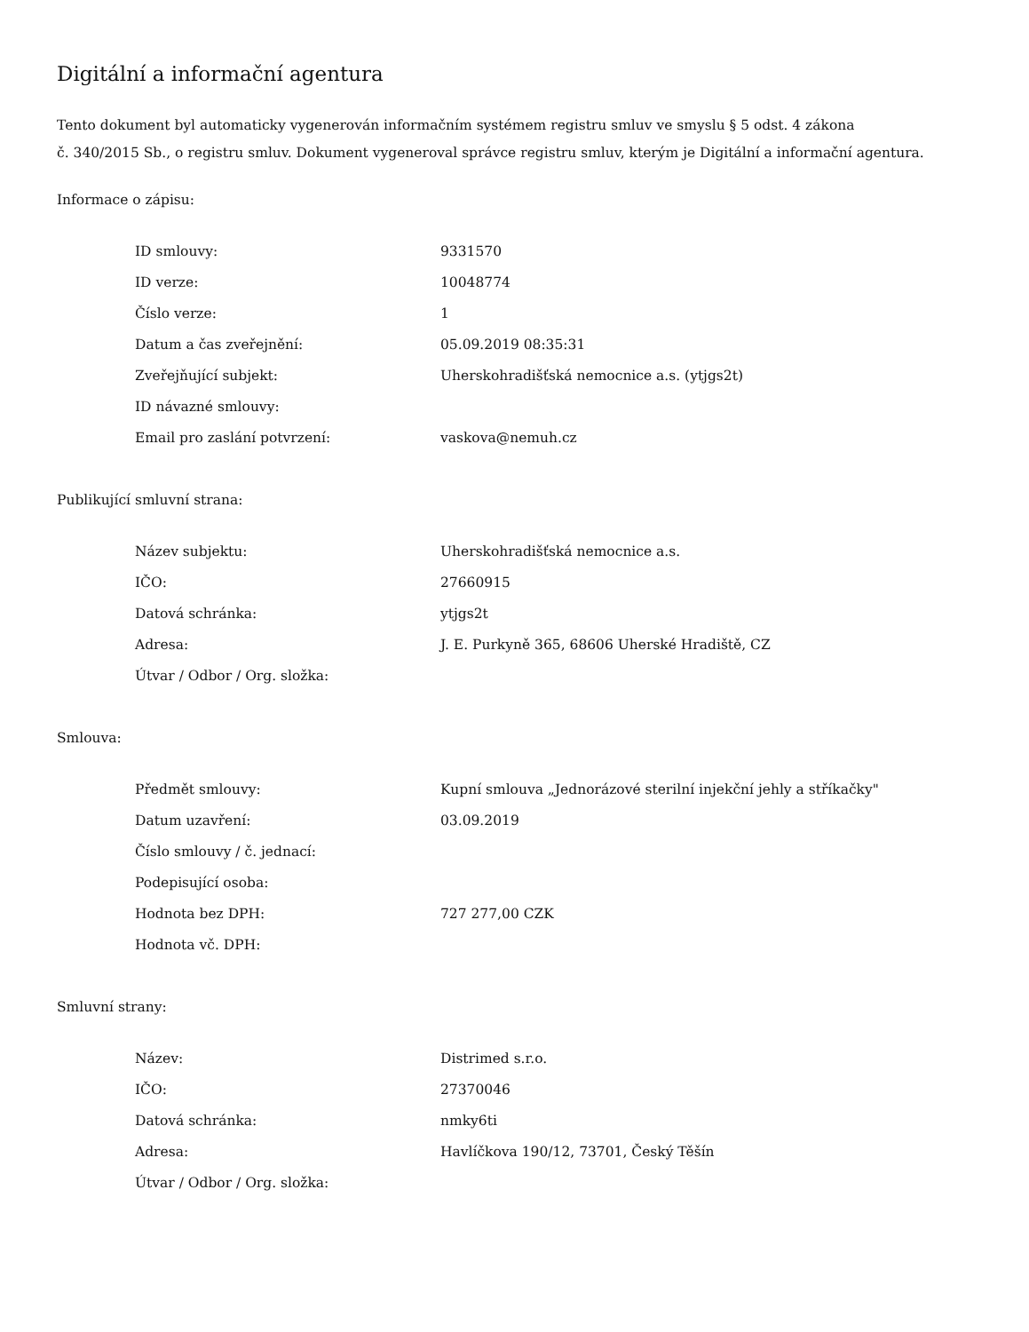Digitální a informační agentura
Tento dokument byl automaticky vygenerován informačním systémem registru smluv ve smyslu § 5 odst. 4 zákona
č. 340/2015 Sb., o registru smluv. Dokument vygeneroval správce registru smluv, kterým je Digitální a informační agentura.
Informace o zápisu:
| ID smlouvy: | 9331570 |
| ID verze: | 10048774 |
| Číslo verze: | 1 |
| Datum a čas zveřejnění: | 05.09.2019 08:35:31 |
| Zveřejňující subjekt: | Uherskohradišťská nemocnice a.s. (ytjgs2t) |
| ID návazné smlouvy: | |
| Email pro zaslání potvrzení: | vaskova@nemuh.cz |
Publikující smluvní strana:
| Název subjektu: | Uherskohradišťská nemocnice a.s. |
| IČO: | 27660915 |
| Datová schránka: | ytjgs2t |
| Adresa: | J. E. Purkyně 365, 68606 Uherské Hradiště, CZ |
| Útvar / Odbor / Org. složka: | |
Smlouva:
| Předmět smlouvy: | Kupní smlouva „Jednorázové sterilní injekční jehly a stříkačky" |
| Datum uzavření: | 03.09.2019 |
| Číslo smlouvy / č. jednací: | |
| Podepisující osoba: | |
| Hodnota bez DPH: | 727 277,00 CZK |
| Hodnota vč. DPH: | |
Smluvní strany:
| Název: | Distrimed s.r.o. |
| IČO: | 27370046 |
| Datová schránka: | nmky6ti |
| Adresa: | Havlíčkova 190/12, 73701, Český Těšín |
| Útvar / Odbor / Org. složka: | |